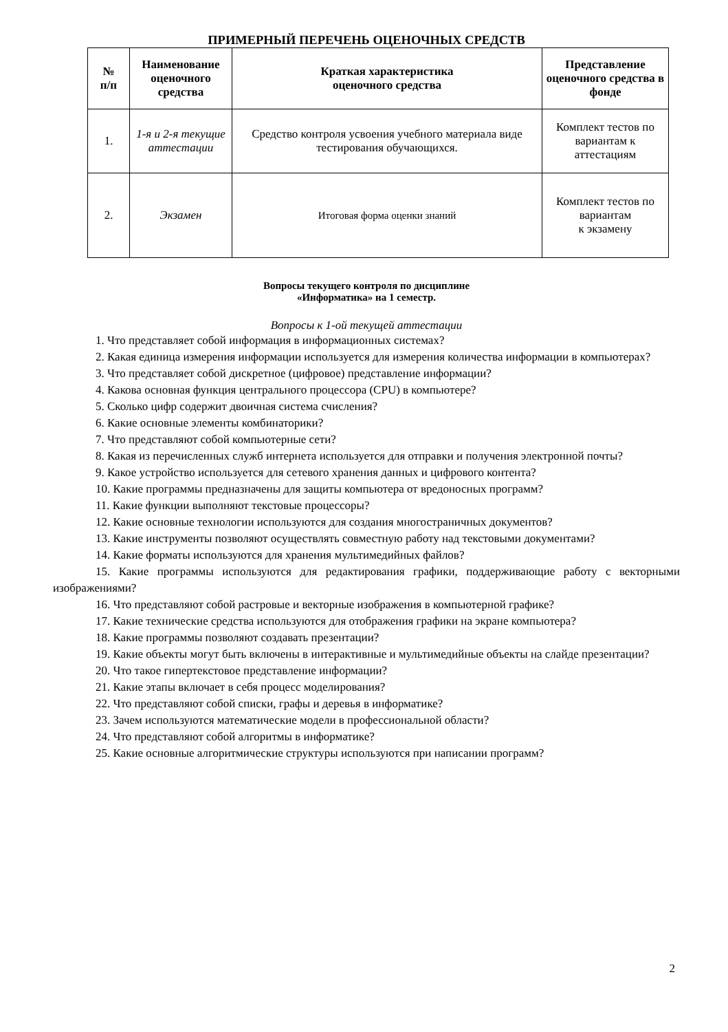ПРИМЕРНЫЙ ПЕРЕЧЕНЬ ОЦЕНОЧНЫХ СРЕДСТВ
| № п/п | Наименование оценочного средства | Краткая характеристика оценочного средства | Представление оценочного средства в фонде |
| --- | --- | --- | --- |
| 1. | 1-я и 2-я текущие аттестации | Средство контроля усвоения учебного материала виде тестирования обучающихся. | Комплект тестов по вариантам к аттестациям |
| 2. | Экзамен | Итоговая форма оценки знаний | Комплект тестов по вариантам к экзамену |
Вопросы текущего контроля по дисциплине
«Информатика» на 1 семестр.
Вопросы к 1-ой текущей аттестации
1. Что представляет собой информация в информационных системах?
2. Какая единица измерения информации используется для измерения количества информации в компьютерах?
3. Что представляет собой дискретное (цифровое) представление информации?
4. Какова основная функция центрального процессора (CPU) в компьютере?
5. Сколько цифр содержит двоичная система счисления?
6. Какие основные элементы комбинаторики?
7. Что представляют собой компьютерные сети?
8. Какая из перечисленных служб интернета используется для отправки и получения электронной почты?
9. Какое устройство используется для сетевого хранения данных и цифрового контента?
10. Какие программы предназначены для защиты компьютера от вредоносных программ?
11. Какие функции выполняют текстовые процессоры?
12. Какие основные технологии используются для создания многостраничных документов?
13. Какие инструменты позволяют осуществлять совместную работу над текстовыми документами?
14. Какие форматы используются для хранения мультимедийных файлов?
15. Какие программы используются для редактирования графики, поддерживающие работу с векторными изображениями?
16. Что представляют собой растровые и векторные изображения в компьютерной графике?
17. Какие технические средства используются для отображения графики на экране компьютера?
18. Какие программы позволяют создавать презентации?
19. Какие объекты могут быть включены в интерактивные и мультимедийные объекты на слайде презентации?
20. Что такое гипертекстовое представление информации?
21. Какие этапы включает в себя процесс моделирования?
22. Что представляют собой списки, графы и деревья в информатике?
23. Зачем используются математические модели в профессиональной области?
24. Что представляют собой алгоритмы в информатике?
25. Какие основные алгоритмические структуры используются при написании программ?
2